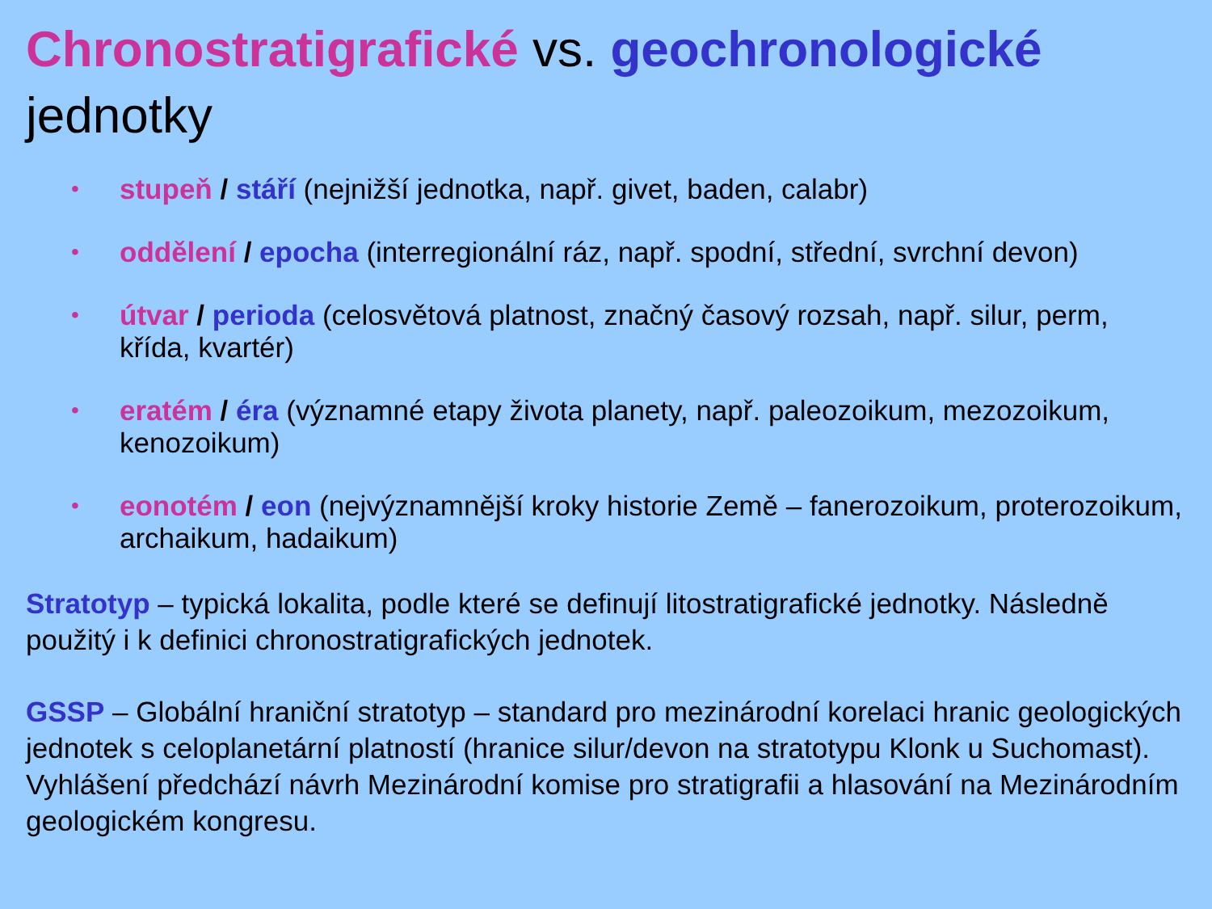Chronostratigrafické vs. geochronologické
jednotky
• stupeň / stáří (nejnižší jednotka, např. givet, baden, calabr)
• oddělení / epocha (interregionální ráz, např. spodní, střední, svrchní devon)
• útvar / perioda (celosvětová platnost, značný časový rozsah, např. silur, perm, křída, kvartér)
• eratém / éra (významné etapy života planety, např. paleozoikum, mezozoikum, kenozoikum)
• eonotém / eon (nejvýznamnější kroky historie Země – fanerozoikum, proterozoikum, archaikum, hadaikum)
Stratotyp – typická lokalita, podle které se definují litostratigrafické jednotky. Následně použitý i k definici chronostratigrafických jednotek.
GSSP – Globální hraniční stratotyp – standard pro mezinárodní korelaci hranic geologických jednotek s celoplanetární platností (hranice silur/devon na stratotypu Klonk u Suchomast). Vyhlášení předchází návrh Mezinárodní komise pro stratigrafii a hlasování na Mezinárodním geologickém kongresu.